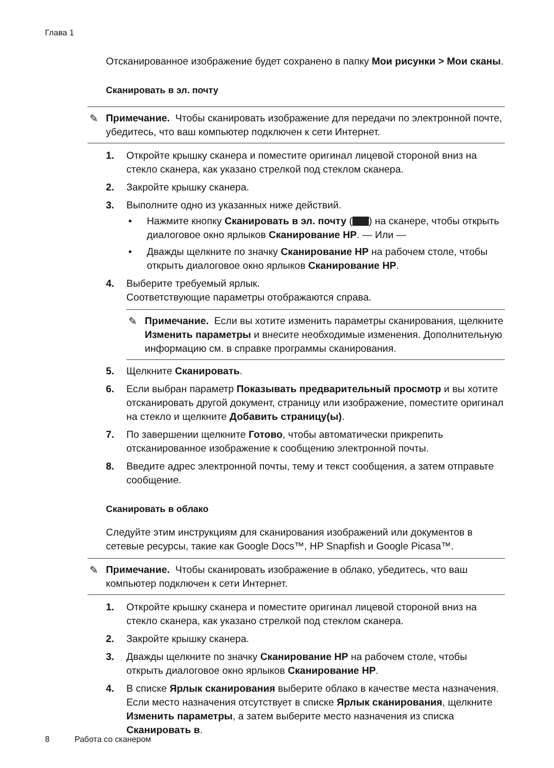Глава 1
Отсканированное изображение будет сохранено в папку Мои рисунки > Мои сканы.
Сканировать в эл. почту
✎ Примечание. Чтобы сканировать изображение для передачи по электронной почте, убедитесь, что ваш компьютер подключен к сети Интернет.
1. Откройте крышку сканера и поместите оригинал лицевой стороной вниз на стекло сканера, как указано стрелкой под стеклом сканера.
2. Закройте крышку сканера.
3. Выполните одно из указанных ниже действий.
• Нажмите кнопку Сканировать в эл. почту ( ) на сканере, чтобы открыть диалоговое окно ярлыков Сканирование HP. — Или —
• Дважды щелкните по значку Сканирование HP на рабочем столе, чтобы открыть диалоговое окно ярлыков Сканирование HP.
4. Выберите требуемый ярлык.
Соответствующие параметры отображаются справа.
✎ Примечание. Если вы хотите изменить параметры сканирования, щелкните Изменить параметры и внесите необходимые изменения. Дополнительную информацию см. в справке программы сканирования.
5. Щелкните Сканировать.
6. Если выбран параметр Показывать предварительный просмотр и вы хотите отсканировать другой документ, страницу или изображение, поместите оригинал на стекло и щелкните Добавить страницу(ы).
7. По завершении щелкните Готово, чтобы автоматически прикрепить отсканированное изображение к сообщению электронной почты.
8. Введите адрес электронной почты, тему и текст сообщения, а затем отправьте сообщение.
Сканировать в облако
Следуйте этим инструкциям для сканирования изображений или документов в сетевые ресурсы, такие как Google Docs™, HP Snapfish и Google Picasa™.
✎ Примечание. Чтобы сканировать изображение в облако, убедитесь, что ваш компьютер подключен к сети Интернет.
1. Откройте крышку сканера и поместите оригинал лицевой стороной вниз на стекло сканера, как указано стрелкой под стеклом сканера.
2. Закройте крышку сканера.
3. Дважды щелкните по значку Сканирование HP на рабочем столе, чтобы открыть диалоговое окно ярлыков Сканирование HP.
4. В списке Ярлык сканирования выберите облако в качестве места назначения. Если место назначения отсутствует в списке Ярлык сканирования, щелкните Изменить параметры, а затем выберите место назначения из списка Сканировать в.
8 Работа со сканером